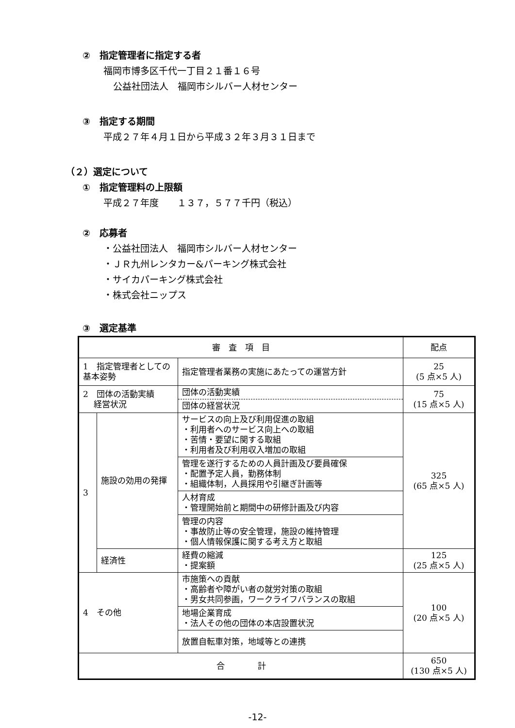②　指定管理者に指定する者
福岡市博多区千代一丁目２１番１６号
公益社団法人　福岡市シルバー人材センター
③　指定する期間
平成２７年４月１日から平成３２年３月３１日まで
（２）選定について
①　指定管理料の上限額
平成２７年度　　１３７，５７７千円（税込）
②　応募者
・公益社団法人　福岡市シルバー人材センター
・ＪＲ九州レンタカー&パーキング株式会社
・サイカパーキング株式会社
・株式会社ニップス
③　選定基準
| 審 査 項 目 | | | 配点 |
| 1 指定管理者としての基本姿勢 | | 指定管理者業務の実施にあたっての運営方針 | 25 (5 点×5 人) |
| 2 団体の活動実績 経営状況 | | 団体の活動実績 | 75 (15 点×5 人) |
| | | 団体の経営状況 | |
| 3 | 施設の効用の発揮 | サービスの向上及び利用促進の取組 ・利用者へのサービス向上への取組 ・苦情・要望に関する取組 ・利用者及び利用収入増加の取組 | 325 (65 点×5 人) |
| | | 管理を遂行するための人員計画及び要員確保 ・配置予定人員，勤務体制 ・組織体制，人員採用や引継ぎ計画等 | |
| | | 人材育成 ・管理開始前と期間中の研修計画及び内容 | |
| | | 管理の内容 ・事故防止等の安全管理，施設の維持管理 ・個人情報保護に関する考え方と取組 | |
| | 経済性 | 経費の縮減 ・提案額 | 125 (25 点×5 人) |
| 4 その他 | | 市施策への貢献 ・高齢者や障がい者の就労対策の取組 ・男女共同参画，ワークライフバランスの取組 | 100 (20 点×5 人) |
| | | 地場企業育成 ・法人その他の団体の本店設置状況 | |
| | | 放置自転車対策，地域等との連携 | |
| 合 計 | | | 650 (130 点×5 人) |
-12-